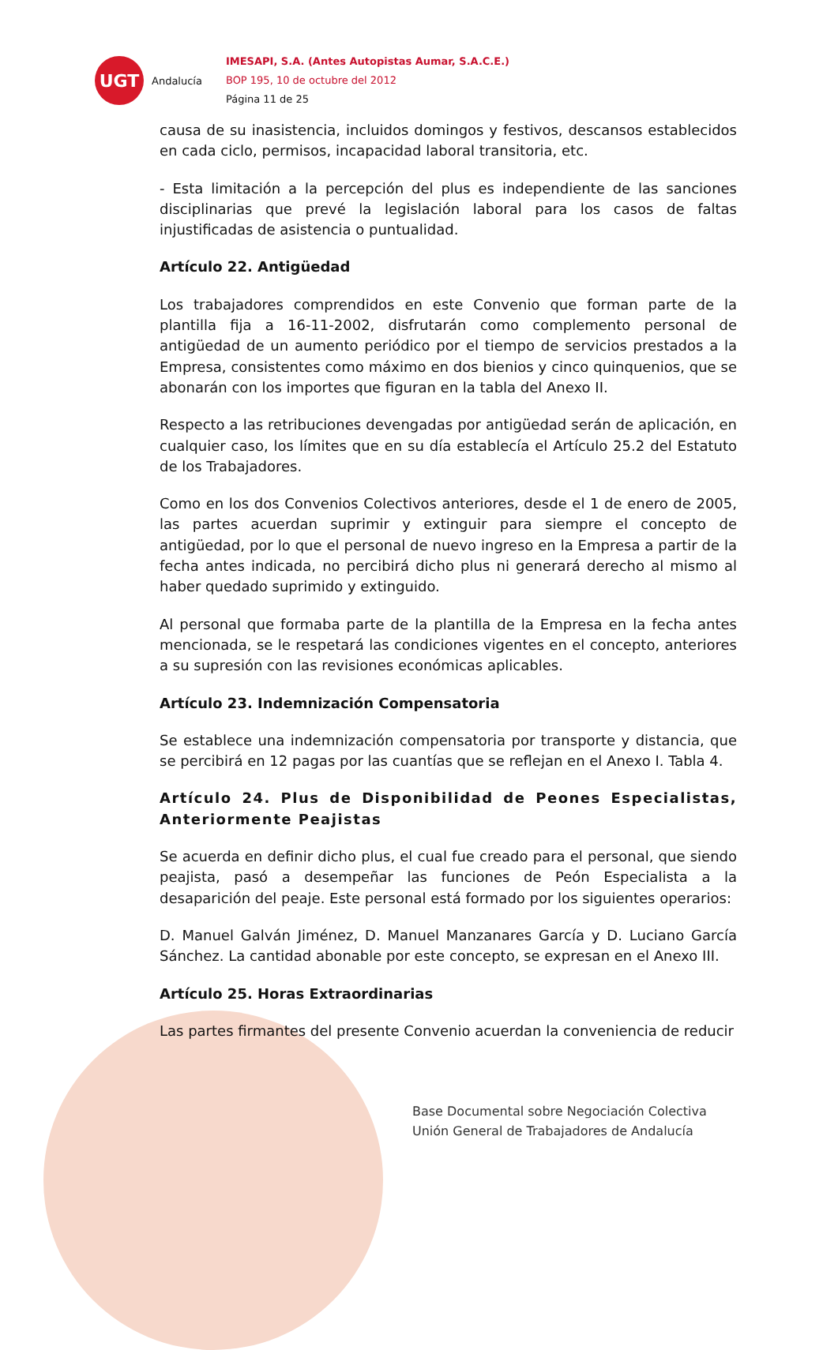UGT
Andalucía
IMESAPI, S.A. (Antes Autopistas Aumar, S.A.C.E.)
BOP 195, 10 de octubre del 2012
Página 11 de 25
causa de su inasistencia, incluidos domingos y festivos, descansos establecidos en cada ciclo, permisos, incapacidad laboral transitoria, etc.
- Esta limitación a la percepción del plus es independiente de las sanciones disciplinarias que prevé la legislación laboral para los casos de faltas injustificadas de asistencia o puntualidad.
Artículo 22. Antigüedad
Los trabajadores comprendidos en este Convenio que forman parte de la plantilla fija a 16-11-2002, disfrutarán como complemento personal de antigüedad de un aumento periódico por el tiempo de servicios prestados a la Empresa, consistentes como máximo en dos bienios y cinco quinquenios, que se abonarán con los importes que figuran en la tabla del Anexo II.
Respecto a las retribuciones devengadas por antigüedad serán de aplicación, en cualquier caso, los límites que en su día establecía el Artículo 25.2 del Estatuto de los Trabajadores.
Como en los dos Convenios Colectivos anteriores, desde el 1 de enero de 2005, las partes acuerdan suprimir y extinguir para siempre el concepto de antigüedad, por lo que el personal de nuevo ingreso en la Empresa a partir de la fecha antes indicada, no percibirá dicho plus ni generará derecho al mismo al haber quedado suprimido y extinguido.
Al personal que formaba parte de la plantilla de la Empresa en la fecha antes mencionada, se le respetará las condiciones vigentes en el concepto, anteriores a su supresión con las revisiones económicas aplicables.
Artículo 23. Indemnización Compensatoria
Se establece una indemnización compensatoria por transporte y distancia, que se percibirá en 12 pagas por las cuantías que se reflejan en el Anexo I. Tabla 4.
Artículo 24. Plus de Disponibilidad de Peones Especialistas, Anteriormente Peajistas
Se acuerda en definir dicho plus, el cual fue creado para el personal, que siendo peajista, pasó a desempeñar las funciones de Peón Especialista a la desaparición del peaje. Este personal está formado por los siguientes operarios:
D. Manuel Galván Jiménez, D. Manuel Manzanares García y D. Luciano García Sánchez. La cantidad abonable por este concepto, se expresan en el Anexo III.
Artículo 25. Horas Extraordinarias
Las partes firmantes del presente Convenio acuerdan la conveniencia de reducir
Base Documental sobre Negociación Colectiva
Unión General de Trabajadores de Andalucía